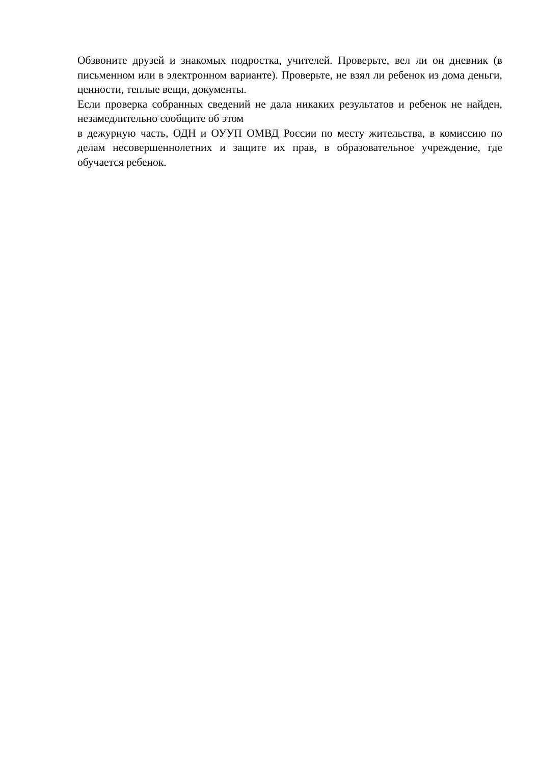Обзвоните друзей и знакомых подростка, учителей. Проверьте, вел ли он дневник (в письменном или в электронном варианте). Проверьте, не взял ли ребенок из дома деньги, ценности, теплые вещи, документы.
Если проверка собранных сведений не дала никаких результатов и ребенок не найден, незамедлительно сообщите об этом
в дежурную часть, ОДН и ОУУП ОМВД России по месту жительства, в комиссию по делам несовершеннолетних и защите их прав, в образовательное учреждение, где обучается ребенок.